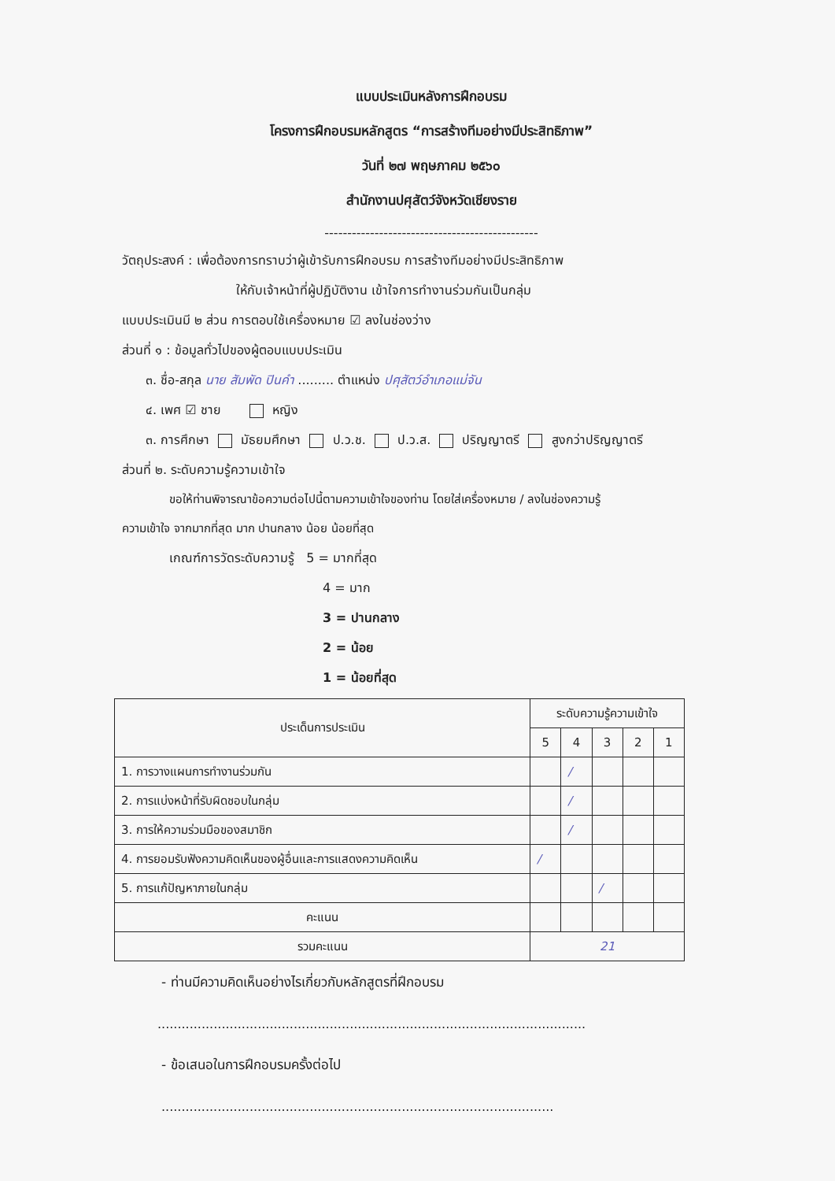แบบประเมินหลังการฝึกอบรม
โครงการฝึกอบรมหลักสูตร “การสร้างทีมอย่างมีประสิทธิภาพ”
วันที่ ๒๗ พฤษภาคม ๒๕๖๐
สำนักงานปศุสัตว์จังหวัดเชียงราย
-----------------------------------------------
วัตถุประสงค์ : เพื่อต้องการทราบว่าผู้เข้ารับการฝึกอบรม การสร้างทีมอย่างมีประสิทธิภาพ
ให้กับเจ้าหน้าที่ผู้ปฏิบัติงาน เข้าใจการทำงานร่วมกันเป็นกลุ่ม
แบบประเมินมี ๒ ส่วน การตอบใช้เครื่องหมาย ☑ ลงในช่องว่าง
ส่วนที่ ๑ : ข้อมูลทั่วไปของผู้ตอบแบบประเมิน
๓. ชื่อ-สกุล นาย สัมพัด ปินคำ ......... ตำแหน่ง ปศุสัตว์อำเภอแม่จัน
๔. เพศ ☑ ชาย หญิง
๓. การศึกษา มัธยมศึกษา ป.ว.ช. ป.ว.ส. ปริญญาตรี สูงกว่าปริญญาตรี
ส่วนที่ ๒. ระดับความรู้ความเข้าใจ
ขอให้ท่านพิจารณาข้อความต่อไปนี้ตามความเข้าใจของท่าน โดยใส่เครื่องหมาย / ลงในช่องความรู้
ความเข้าใจ จากมากที่สุด มาก ปานกลาง น้อย น้อยที่สุด
เกณฑ์การวัดระดับความรู้ 5 = มากที่สุด
4 = มาก
3 = ปานกลาง
2 = น้อย
1 = น้อยที่สุด
| ประเด็นการประเมิน | ระดับความรู้ความเข้าใจ | | | | |
| --- | --- | --- | --- | --- | --- |
| | 5 | 4 | 3 | 2 | 1 |
| 1. การวางแผนการทำงานร่วมกัน | | / | | | |
| 2. การแบ่งหน้าที่รับผิดชอบในกลุ่ม | | / | | | |
| 3. การให้ความร่วมมือของสมาชิก | | / | | | |
| 4. การยอมรับฟังความคิดเห็นของผู้อื่นและการแสดงความคิดเห็น | / | | | | |
| 5. การแก้ปัญหาภายในกลุ่ม | | | / | | |
| คะแนน | | | | | |
| รวมคะแนน | 21 | | | | |
- ท่านมีความคิดเห็นอย่างไรเกี่ยวกับหลักสูตรที่ฝึกอบรม
...........................................................................................................
- ข้อเสนอในการฝึกอบรมครั้งต่อไป
..................................................................................................